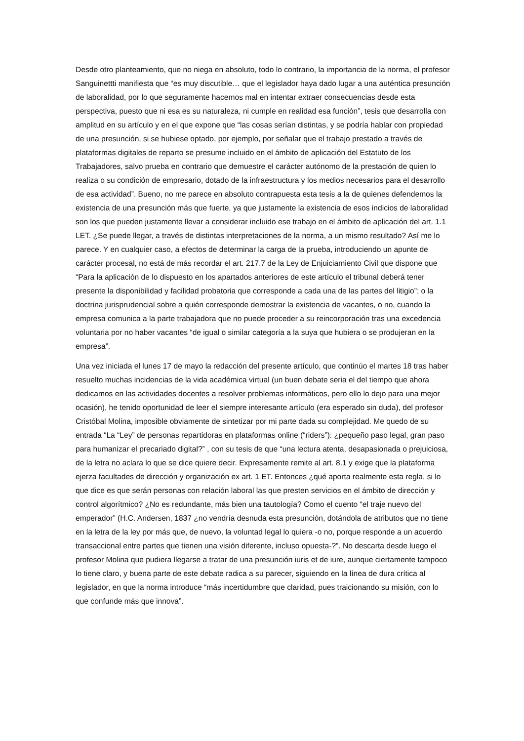Desde otro planteamiento, que no niega en absoluto, todo lo contrario, la importancia de la norma, el profesor Sanguinettti manifiesta que “es muy discutible… que el legislador haya dado lugar a una auténtica presunción de laboralidad, por lo que seguramente hacemos mal en intentar extraer consecuencias desde esta perspectiva, puesto que ni esa es su naturaleza, ni cumple en realidad esa función”, tesis que desarrolla con amplitud en su artículo y en el que expone que “las cosas serían distintas, y se podría hablar con propiedad de una presunción, si se hubiese optado, por ejemplo, por señalar que el trabajo prestado a través de plataformas digitales de reparto se presume incluido en el ámbito de aplicación del Estatuto de los Trabajadores, salvo prueba en contrario que demuestre el carácter autónomo de la prestación de quien lo realiza o su condición de empresario, dotado de la infraestructura y los medios necesarios para el desarrollo de esa actividad”. Bueno, no me parece en absoluto contrapuesta esta tesis a la de quienes defendemos la existencia de una presunción más que fuerte, ya que justamente la existencia de esos indicios de laboralidad son los que pueden justamente llevar a considerar incluido ese trabajo en el ámbito de aplicación del art. 1.1 LET. ¿Se puede llegar, a través de distintas interpretaciones de la norma, a un mismo resultado? Así me lo parece. Y en cualquier caso, a efectos de determinar la carga de la prueba, introduciendo un apunte de carácter procesal, no está de más recordar el art. 217.7 de la Ley de Enjuiciamiento Civil que dispone que “Para la aplicación de lo dispuesto en los apartados anteriores de este artículo el tribunal deberá tener presente la disponibilidad y facilidad probatoria que corresponde a cada una de las partes del litigio”; o la doctrina jurisprudencial sobre a quién corresponde demostrar la existencia de vacantes, o no, cuando la empresa comunica a la parte trabajadora que no puede proceder a su reincorporación tras una excedencia voluntaria por no haber vacantes “de igual o similar categoría a la suya que hubiera o se produjeran en la empresa”.
Una vez iniciada el lunes 17 de mayo la redacción del presente artículo, que continúo el martes 18 tras haber resuelto muchas incidencias de la vida académica virtual (un buen debate seria el del tiempo que ahora dedicamos en las actividades docentes a resolver problemas informáticos, pero ello lo dejo para una mejor ocasión), he tenido oportunidad de leer el siempre interesante artículo (era esperado sin duda), del profesor Cristóbal Molina, imposible obviamente de sintetizar por mi parte dada su complejidad. Me quedo de su entrada “La “Ley” de personas repartidoras en plataformas online (“riders”): ¿pequeño paso legal, gran paso para humanizar el precariado digital?” , con su tesis de que “una lectura atenta, desapasionada o prejuiciosa, de la letra no aclara lo que se dice quiere decir. Expresamente remite al art. 8.1 y exige que la plataforma ejerza facultades de dirección y organización ex art. 1 ET. Entonces ¿qué aporta realmente esta regla, si lo que dice es que serán personas con relación laboral las que presten servicios en el ámbito de dirección y control algorítmico? ¿No es redundante, más bien una tautología? Como el cuento “el traje nuevo del emperador” (H.C. Andersen, 1837 ¿no vendría desnuda esta presunción, dotándola de atributos que no tiene en la letra de la ley por más que, de nuevo, la voluntad legal lo quiera -o no, porque responde a un acuerdo transaccional entre partes que tienen una visión diferente, incluso opuesta-?”. No descarta desde luego el profesor Molina que pudiera llegarse a tratar de una presunción iuris et de iure, aunque ciertamente tampoco lo tiene claro, y buena parte de este debate radica a su parecer, siguiendo en la línea de dura crítica al legislador, en que la norma introduce “más incertidumbre que claridad, pues traicionando su misión, con lo que confunde más que innova”.